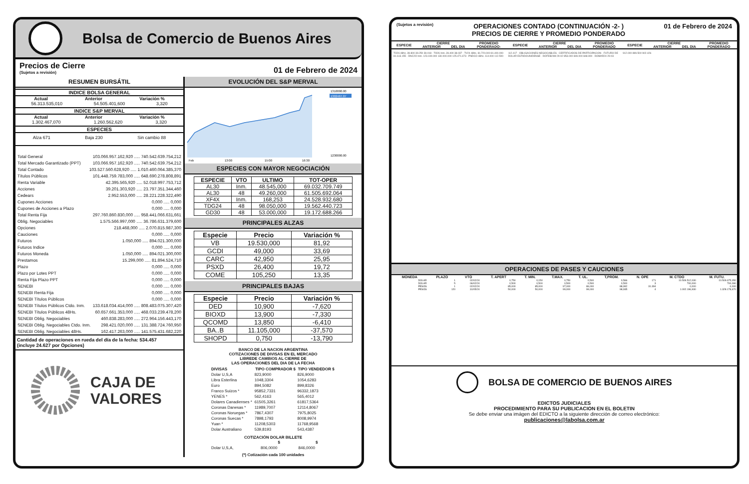Bolsa de Comercio de Buenos Aires
Precios de Cierre
(Sujetos a revisión)
01 de Febrero de 2024
RESUMEN BURSÁTIL
INDICE BOLSA GENERAL
Actual Anterior Variación %
56.313.535,010 54.505.401,600 3,320
INDICE S&P MERVAL
Actual Anterior Variación %
1.302.467,070 1.260.562,620 3,320
ESPECIES
Alza 671 Baja 230 Sin cambio 88
Total General 103.066.957.162,920 ..... 740.542.639.754,212
Total Mercado Garantizado (PPT) 103.066.957.162,920 ..... 740.542.639.754,212
Total Contado 103.527.560.628,920 ..... 1.010.460.064.385,370
Títulos Públicos 101.448.759.783,000 ..... 648.690.278.808,891
Renta Variable 42.395.565,920 ..... 52.018.997.753,712
Acciones 39.201.303,920 ..... 23.797.351.344,460
Cedears 2.952.553,000 ..... 28.221.228.322,490
Cupones Acciones 0,000 ..... 0,000
Cupones de Acciones a Plazo 0,000 ..... 0,000
Total Renta Fija 297.760.860.830,000 ..... 958.441.066.631,661
Oblig. Negociables 1.575.566.997,000 ..... 36.786.631.379,600
Opciones 218.468,000 ..... 2.070.815.987,300
Cauciones 0,000 ..... 0,000
Futuros 1.050,000 ..... 894.021.300,000
Futuros Indice 0,000 ..... 0,000
Futuros Moneda 1.050,000 ..... 894.021.300,000
Prestamos 15.299,000 ..... 81.894.524,710
Plazo 0,000 ..... 0,000
Plazo por Lotes PPT 0,000 ..... 0,000
Renta Fija Plazo PPT 0,000 ..... 0,000
SENEBI 0,000 ..... 0,000
SENEBI Renta Fija 0,000 ..... 0,000
SENEBI Títulos Públicos 0,000 ..... 0,000
SENEBI Títulos Públicos Ctdo. Inm. 133.618.034.414,000 ..... 808.483.075.307,420
SENEBI Títulos Públicos 48Hs. 60.657.661.353,000 ..... 468.033.239.478,200
SENEBI Oblig. Negociables 460.838.283,000 ..... 272.964.156.443,170
SENEBI Oblig. Negociables Ctdo. Inm. 298.421.020,000 ..... 131.388.724.760,950
SENEBI Oblig. Negociables 48Hs. 162.417.263,000 ..... 141.575.431.682,220
Cantidad de operaciones en rueda del día de la fecha: 534.457
(incluye 24.627 por Opciones)
CAJA DE
VALORES
EVOLUCIÓN DEL S&P MERVAL
1302467.07
1310000.00
1230000.00
Feb
13:00
15:00
16:30
ESPECIES CON MAYOR NEGOCIACIÓN
| ESPECIE | VTO | ULTIMO | TOT-OPER |
| --- | --- | --- | --- |
| AL30 | Inm. | 48.545,000 | 69.032.709.749 |
| AL30 | 48 | 49.260,000 | 61.505.692.064 |
| XF4X | Inm. | 168,253 | 24.528.932.680 |
| TDG24 | 48 | 98.050,000 | 19.562.440.723 |
| GD30 | 48 | 53.000,000 | 19.172.688.266 |
PRINCIPALES ALZAS
| Especie | Precio | Variación % |
| --- | --- | --- |
| VB | 19.530,000 | 81,92 |
| GCDI | 49,000 | 33,69 |
| CARC | 42,950 | 25,95 |
| PSXD | 26,400 | 19,72 |
| COME | 105,250 | 13,35 |
PRINCIPALES BAJAS
| Especie | Precio | Variación % |
| --- | --- | --- |
| DED | 10,900 | -7,620 |
| BIOXD | 13,900 | -7,330 |
| QCOMD | 13,850 | -6,410 |
| BA..B | 11.105,000 | -37,570 |
| SHOPD | 0,750 | -13,790 |
BANCO DE LA NACION ARGENTINA
COTIZACIONES DE DIVISAS EN EL MERCADO
LIBREDE CAMBIOS AL CIERRE DE
LAS OPERACIONES DEL DIA DE LA FECHA
| DIVISAS | TIPO COMPRADOR $ | TIPO VENDEDOR $ |
| --- | --- | --- |
| Dolar U,S,A | 823,9000 | 826,9000 |
| Libra Esterlina | 1048,3304 | 1054,6283 |
| Euro | 894,5082 | 899,8326 |
| Franco Suizos * | 95852,7331 | 96332,1873 |
| YENES * | 562,4163 | 565,4012 |
| Dolares Canadienses * | 61505,3261 | 61817,5364 |
| Coronas Danesas * | 11989,7007 | 12114,8067 |
| Coronas Noruegas * | 7867,4307 | 7975,8025 |
| Coronas Suecas * | 7898,1793 | 8008,9974 |
| Yuan * | 11208,5303 | 11768,9568 |
| Dolar Australiano | 539,8193 | 543,4387 |
COTIZACIÓN DOLAR BILLETE
| | $ | $ |
| --- | --- | --- |
| Dolar U,S,A, | 806,0000 | 846,0000 |
(*) Cotización cada 100 unidades
(Sujetos a revisión) OPERACIONES CONTADO (CONTINUACIÓN -2- )
PRECIOS DE CIERRE Y PROMEDIO PONDERADO 01 de Febrero de 2024
| ESPECIE | CIERRE | | PROMEDIO | ESPECIE | CIERRE | | PROMEDIO | ESPECIE | CIERRE | | PROMEDIO |
| --- | --- | --- | --- | --- | --- | --- | --- | --- | --- | --- | --- |
| | ANTERIOR | DEL DIA | PONDERADO- | | ANTERIOR | DEL DIA | PONDERADO | | ANTERIOR | DEL DIA | PONDERADO |
TO26 48hs. 39.800 39.250 39.018 · TO26 Inm. 39.400 38.037 · TV24 48hs. 81.720.000 81.400.000 81.613.155 · DNC2O Inm. 123.190.000 130.000.000 125.471.673 · PNDCO 48hs. 114.000 112.500 112.417 · OBLIGACIONES NEGOCIABLES · CERTIFICADOS DE PARTICIPACION · FUTURO DE DOLAR ESTADOUNIDENSE · DOFEB24M 29-02 853.000 849.000 848.900 · DOMAR24 29-03 912.000 899.500 902.426
OPERACIONES DE PASES Y CAUCIONES
| MONEDA | PLAZO | VTO | T. APERT | T. MIN. | T.MAX. | T. UL. | T,PROM. | N. OPE | M. CTDO | M. FUTU. |
| --- | --- | --- | --- | --- | --- | --- | --- | --- | --- | --- |
| DOLAR | 1 | 02/02/24 | 0,750 | 0,150 | 0,750 | 0,500 | 0,566 | 171 | 10.509.512,030 | 10.509.675,050 |
| DOLAR | 5 | 06/02/24 | 0,500 | 0,500 | 0,500 | 0,500 | 0,500 | 3 | 700,000 | 700,090 |
| PESOS | 1 | 02/02/24 | 85,000 | 85,000 | 97,000 | 86,000 | 88,992 | 31.394 | 0,000 | 0,000 |
| PESOS | 120 | 31/05/24 | 50,000 | 50,000 | 99,000 | 99,000 | 98,935 | 4 | 1.002.196,930 | 1.328.178,670 |
BOLSA DE COMERCIO DE BUENOS AIRES
EDICTOS JUDICIALES
PROCEDIMIENTO PARA SU PUBLICACION EN EL BOLETIN
Se debe enviar una imágen del EDICTO a la siguiente dirección de correo electrónico:
publicaciones@labolsa.com.ar